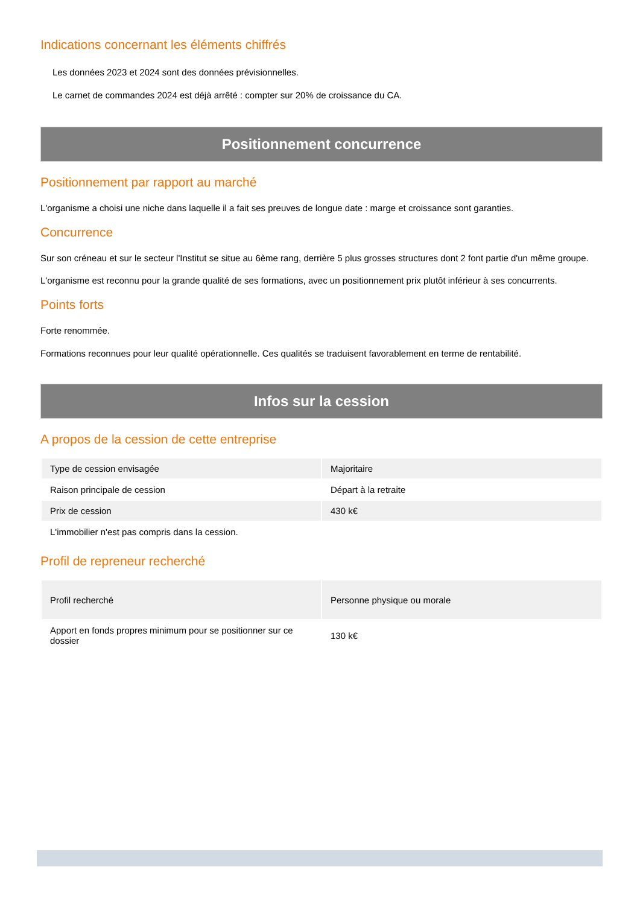Indications concernant les éléments chiffrés
Les données 2023 et 2024 sont des données prévisionnelles.
Le carnet de commandes 2024 est déjà arrêté : compter sur 20% de croissance du CA.
Positionnement concurrence
Positionnement par rapport au marché
L'organisme a choisi une niche dans laquelle il a fait ses preuves de longue date : marge et croissance sont garanties.
Concurrence
Sur son créneau et sur le secteur l'Institut se situe au 6ème rang, derrière 5 plus grosses structures dont 2 font partie d'un même groupe.
L'organisme est reconnu pour la grande qualité de ses formations, avec un positionnement prix plutôt inférieur à ses concurrents.
Points forts
Forte renommée.
Formations reconnues pour leur qualité opérationnelle. Ces qualités se traduisent favorablement en terme de rentabilité.
Infos sur la cession
A propos de la cession de cette entreprise
| Type de cession envisagée | Majoritaire |
| Raison principale de cession | Départ à la retraite |
| Prix de cession | 430 k€ |
| L'immobilier n'est pas compris dans la cession. | |
Profil de repreneur recherché
| Profil recherché | Personne physique ou morale |
| Apport en fonds propres minimum pour se positionner sur ce dossier | 130 k€ |